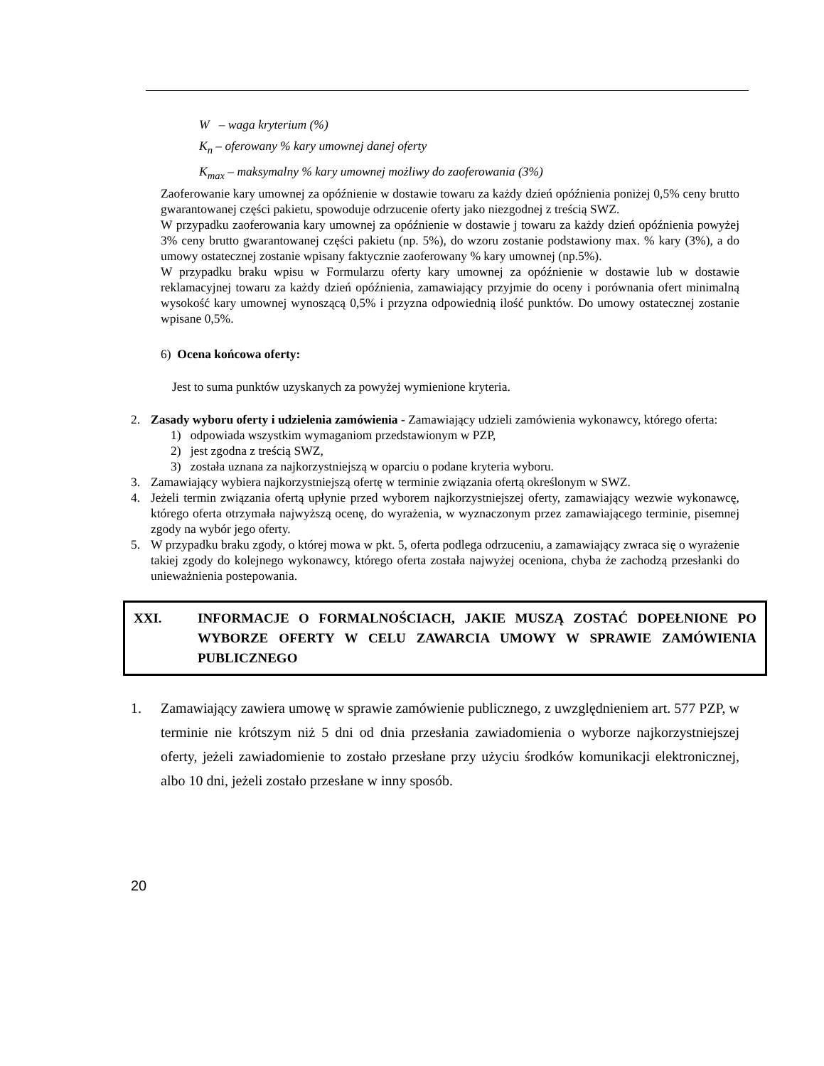W – waga kryterium (%)
K<sub>n</sub> – oferowany % kary umownej danej oferty
K<sub>max</sub> – maksymalny % kary umownej możliwy do zaoferowania (3%)
Zaoferowanie kary umownej za opóźnienie w dostawie towaru za każdy dzień opóźnienia poniżej 0,5% ceny brutto gwarantowanej części pakietu, spowoduje odrzucenie oferty jako niezgodnej z treścią SWZ.
W przypadku zaoferowania kary umownej za opóźnienie w dostawie j towaru za każdy dzień opóźnienia powyżej 3% ceny brutto gwarantowanej części pakietu (np. 5%), do wzoru zostanie podstawiony max. % kary (3%), a do umowy ostatecznej zostanie wpisany faktycznie zaoferowany % kary umownej (np.5%).
W przypadku braku wpisu w Formularzu oferty kary umownej za opóźnienie w dostawie lub w dostawie reklamacyjnej towaru za każdy dzień opóźnienia, zamawiający przyjmie do oceny i porównania ofert minimalną wysokość kary umownej wynoszącą 0,5% i przyzna odpowiednią ilość punktów. Do umowy ostatecznej zostanie wpisane 0,5%.
6) Ocena końcowa oferty:
Jest to suma punktów uzyskanych za powyżej wymienione kryteria.
2. Zasady wyboru oferty i udzielenia zamówienia - Zamawiający udzieli zamówienia wykonawcy, którego oferta:
1) odpowiada wszystkim wymaganiom przedstawionym w PZP,
2) jest zgodna z treścią SWZ,
3) została uznana za najkorzystniejszą w oparciu o podane kryteria wyboru.
3. Zamawiający wybiera najkorzystniejszą ofertę w terminie związania ofertą określonym w SWZ.
4. Jeżeli termin związania ofertą upłynie przed wyborem najkorzystniejszej oferty, zamawiający wezwie wykonawcę, którego oferta otrzymała najwyższą ocenę, do wyrażenia, w wyznaczonym przez zamawiającego terminie, pisemnej zgody na wybór jego oferty.
5. W przypadku braku zgody, o której mowa w pkt. 5, oferta podlega odrzuceniu, a zamawiający zwraca się o wyrażenie takiej zgody do kolejnego wykonawcy, którego oferta została najwyżej oceniona, chyba że zachodzą przesłanki do unieważnienia postepowania.
XXI. INFORMACJE O FORMALNOŚCIACH, JAKIE MUSZĄ ZOSTAĆ DOPEŁNIONE PO WYBORZE OFERTY W CELU ZAWARCIA UMOWY W SPRAWIE ZAMÓWIENIA PUBLICZNEGO
1. Zamawiający zawiera umowę w sprawie zamówienie publicznego, z uwzględnieniem art. 577 PZP, w terminie nie krótszym niż 5 dni od dnia przesłania zawiadomienia o wyborze najkorzystniejszej oferty, jeżeli zawiadomienie to zostało przesłane przy użyciu środków komunikacji elektronicznej, albo 10 dni, jeżeli zostało przesłane w inny sposób.
20